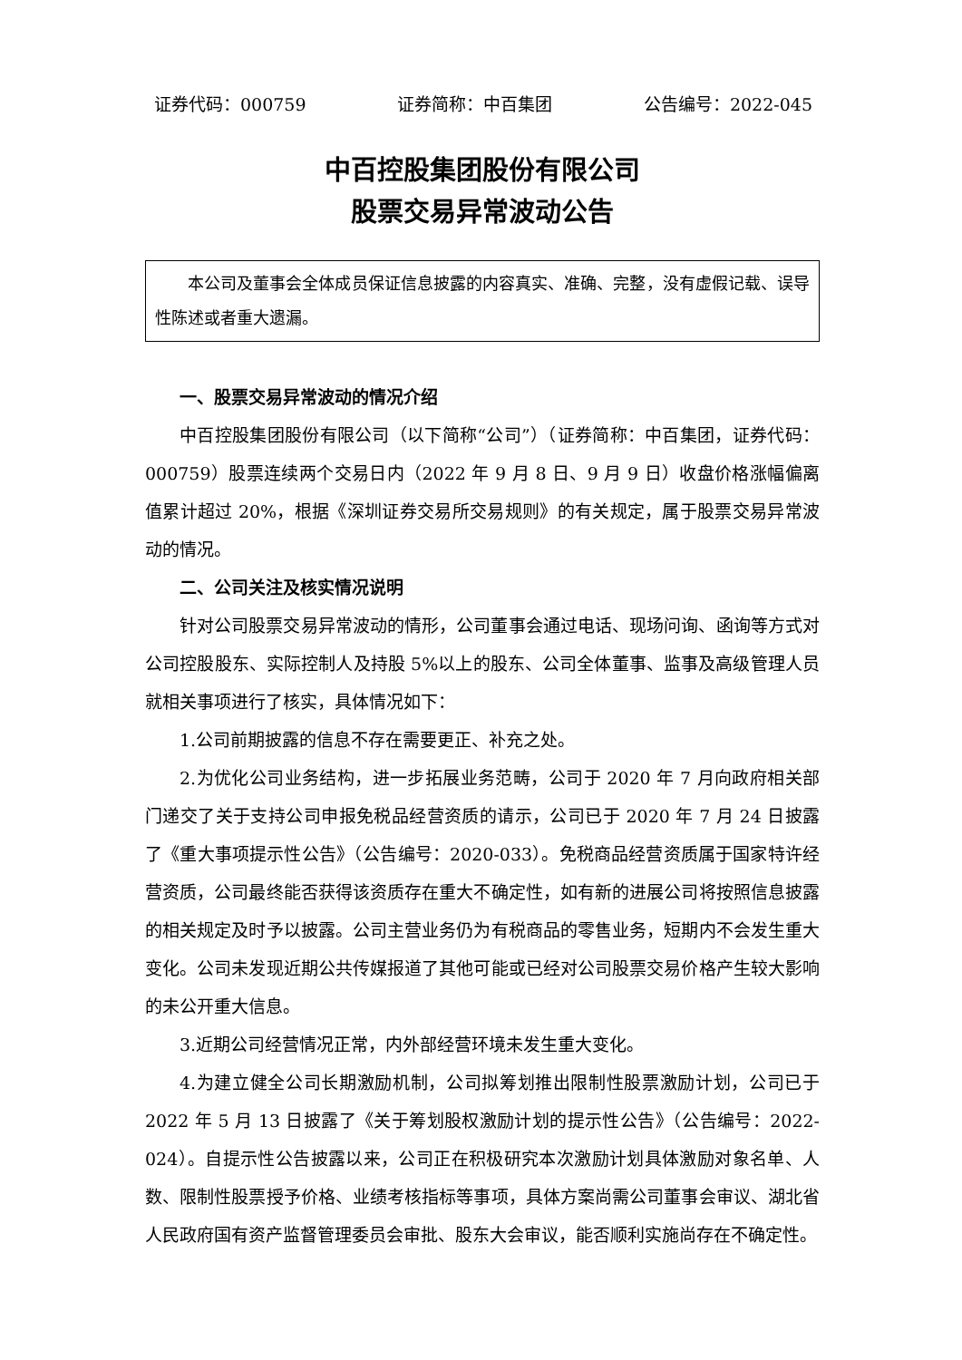证券代码：000759 证券简称：中百集团 公告编号：2022-045
中百控股集团股份有限公司
股票交易异常波动公告
本公司及董事会全体成员保证信息披露的内容真实、准确、完整，没有虚假记载、误导性陈述或者重大遗漏。
一、股票交易异常波动的情况介绍
中百控股集团股份有限公司（以下简称“公司”）（证券简称：中百集团，证券代码：000759）股票连续两个交易日内（2022 年 9 月 8 日、9 月 9 日）收盘价格涨幅偏离值累计超过 20%，根据《深圳证券交易所交易规则》的有关规定，属于股票交易异常波动的情况。
二、公司关注及核实情况说明
针对公司股票交易异常波动的情形，公司董事会通过电话、现场问询、函询等方式对公司控股股东、实际控制人及持股 5%以上的股东、公司全体董事、监事及高级管理人员就相关事项进行了核实，具体情况如下：
1.公司前期披露的信息不存在需要更正、补充之处。
2.为优化公司业务结构，进一步拓展业务范畴，公司于 2020 年 7 月向政府相关部门递交了关于支持公司申报免税品经营资质的请示，公司已于 2020 年 7 月 24 日披露了《重大事项提示性公告》（公告编号：2020-033）。免税商品经营资质属于国家特许经营资质，公司最终能否获得该资质存在重大不确定性，如有新的进展公司将按照信息披露的相关规定及时予以披露。公司主营业务仍为有税商品的零售业务，短期内不会发生重大变化。公司未发现近期公共传媒报道了其他可能或已经对公司股票交易价格产生较大影响的未公开重大信息。
3.近期公司经营情况正常，内外部经营环境未发生重大变化。
4.为建立健全公司长期激励机制，公司拟筹划推出限制性股票激励计划，公司已于 2022 年 5 月 13 日披露了《关于筹划股权激励计划的提示性公告》（公告编号：2022-024）。自提示性公告披露以来，公司正在积极研究本次激励计划具体激励对象名单、人数、限制性股票授予价格、业绩考核指标等事项，具体方案尚需公司董事会审议、湖北省人民政府国有资产监督管理委员会审批、股东大会审议，能否顺利实施尚存在不确定性。